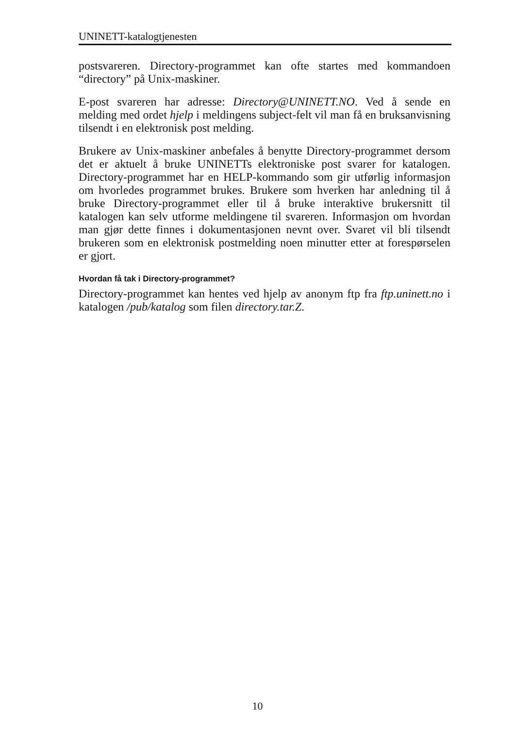UNINETT-katalogtjenesten
postsvareren. Directory-programmet kan ofte startes med kommandoen “directory” på Unix-maskiner.
E-post svareren har adresse: Directory@UNINETT.NO. Ved å sende en melding med ordet hjelp i meldingens subject-felt vil man få en bruksanvisning tilsendt i en elektronisk post melding.
Brukere av Unix-maskiner anbefales å benytte Directory-programmet dersom det er aktuelt å bruke UNINETTs elektroniske post svarer for katalogen. Directory-programmet har en HELP-kommando som gir utførlig informasjon om hvorledes programmet brukes. Brukere som hverken har anledning til å bruke Directory-programmet eller til å bruke interaktive brukersnitt til katalogen kan selv utforme meldingene til svareren. Informasjon om hvordan man gjør dette finnes i dokumentasjonen nevnt over. Svaret vil bli tilsendt brukeren som en elektronisk postmelding noen minutter etter at forespørselen er gjort.
Hvordan få tak i Directory-programmet?
Directory-programmet kan hentes ved hjelp av anonym ftp fra ftp.uninett.no i katalogen /pub/katalog som filen directory.tar.Z.
10